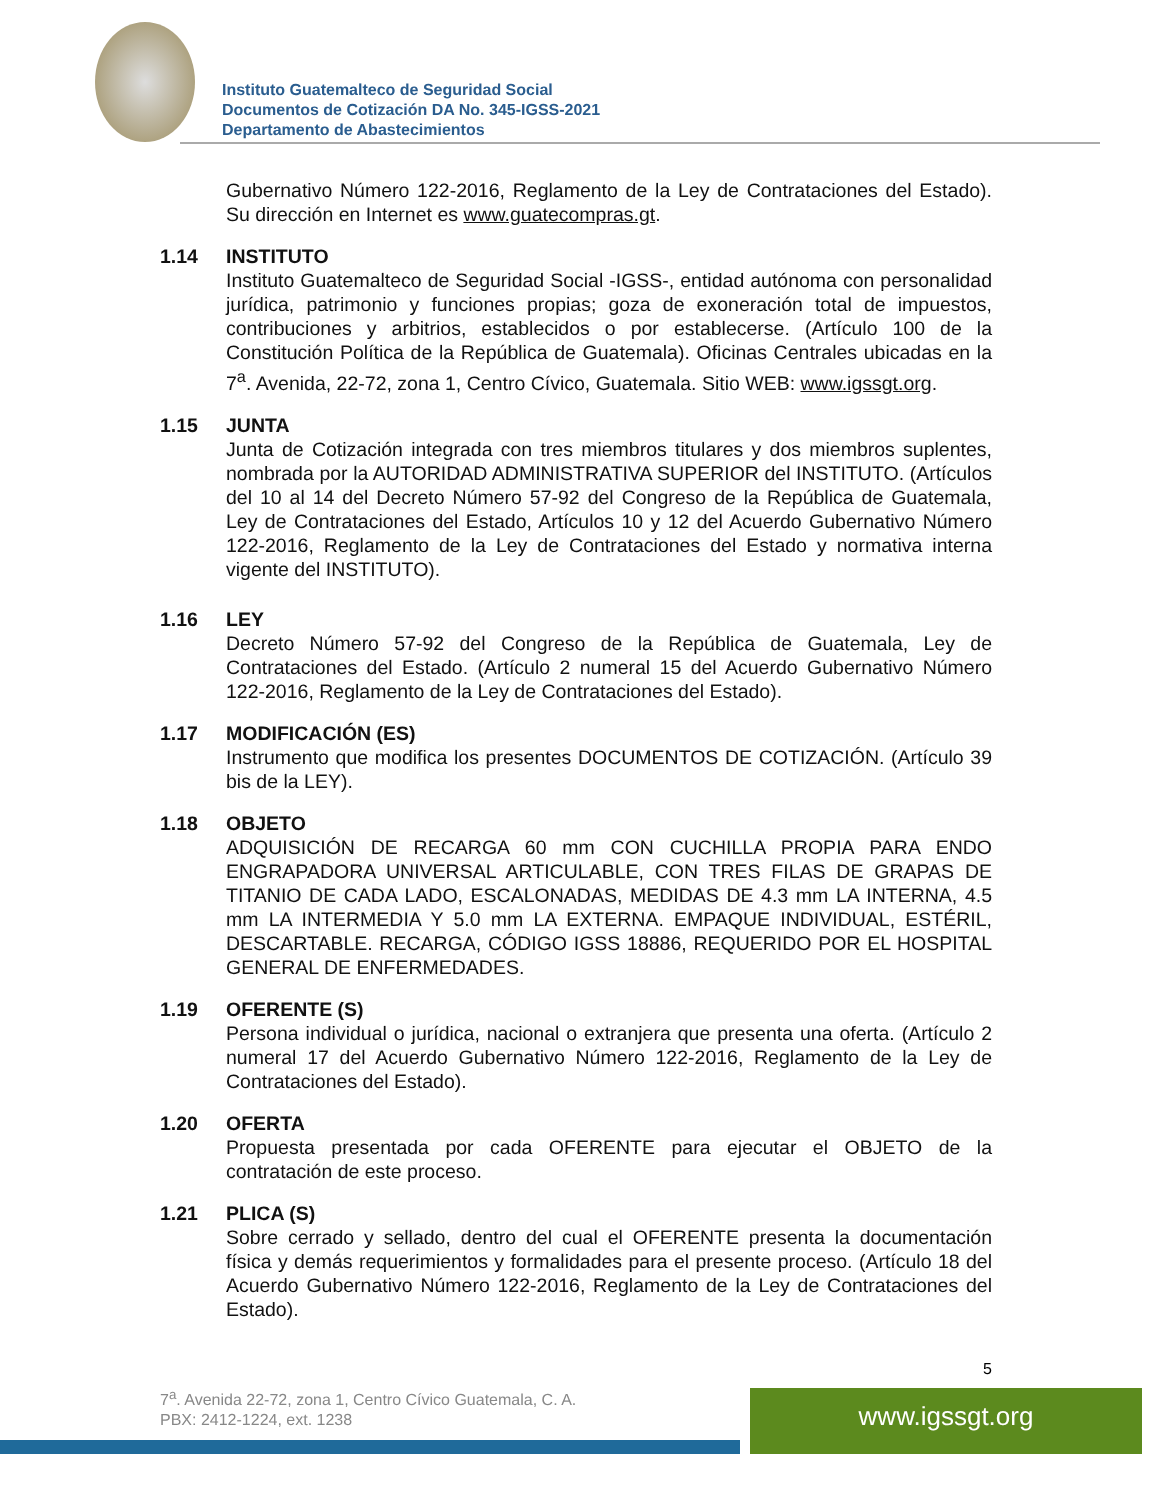Instituto Guatemalteco de Seguridad Social
Documentos de Cotización DA No. 345-IGSS-2021
Departamento de Abastecimientos
Gubernativo Número 122-2016, Reglamento de la Ley de Contrataciones del Estado). Su dirección en Internet es www.guatecompras.gt.
1.14 INSTITUTO
Instituto Guatemalteco de Seguridad Social -IGSS-, entidad autónoma con personalidad jurídica, patrimonio y funciones propias; goza de exoneración total de impuestos, contribuciones y arbitrios, establecidos o por establecerse. (Artículo 100 de la Constitución Política de la República de Guatemala). Oficinas Centrales ubicadas en la 7<sup>a</sup>. Avenida, 22-72, zona 1, Centro Cívico, Guatemala. Sitio WEB: www.igssgt.org.
1.15 JUNTA
Junta de Cotización integrada con tres miembros titulares y dos miembros suplentes, nombrada por la AUTORIDAD ADMINISTRATIVA SUPERIOR del INSTITUTO. (Artículos del 10 al 14 del Decreto Número 57-92 del Congreso de la República de Guatemala, Ley de Contrataciones del Estado, Artículos 10 y 12 del Acuerdo Gubernativo Número 122-2016, Reglamento de la Ley de Contrataciones del Estado y normativa interna vigente del INSTITUTO).
1.16 LEY
Decreto Número 57-92 del Congreso de la República de Guatemala, Ley de Contrataciones del Estado. (Artículo 2 numeral 15 del Acuerdo Gubernativo Número 122-2016, Reglamento de la Ley de Contrataciones del Estado).
1.17 MODIFICACIÓN (ES)
Instrumento que modifica los presentes DOCUMENTOS DE COTIZACIÓN. (Artículo 39 bis de la LEY).
1.18 OBJETO
ADQUISICIÓN DE RECARGA 60 mm CON CUCHILLA PROPIA PARA ENDO ENGRAPADORA UNIVERSAL ARTICULABLE, CON TRES FILAS DE GRAPAS DE TITANIO DE CADA LADO, ESCALONADAS, MEDIDAS DE 4.3 mm LA INTERNA, 4.5 mm LA INTERMEDIA Y 5.0 mm LA EXTERNA. EMPAQUE INDIVIDUAL, ESTÉRIL, DESCARTABLE. RECARGA, CÓDIGO IGSS 18886, REQUERIDO POR EL HOSPITAL GENERAL DE ENFERMEDADES.
1.19 OFERENTE (S)
Persona individual o jurídica, nacional o extranjera que presenta una oferta. (Artículo 2 numeral 17 del Acuerdo Gubernativo Número 122-2016, Reglamento de la Ley de Contrataciones del Estado).
1.20 OFERTA
Propuesta presentada por cada OFERENTE para ejecutar el OBJETO de la contratación de este proceso.
1.21 PLICA (S)
Sobre cerrado y sellado, dentro del cual el OFERENTE presenta la documentación física y demás requerimientos y formalidades para el presente proceso. (Artículo 18 del Acuerdo Gubernativo Número 122-2016, Reglamento de la Ley de Contrataciones del Estado).
5
7<sup>a</sup>. Avenida 22-72, zona 1, Centro Cívico Guatemala, C. A.
PBX: 2412-1224, ext. 1238
www.igssgt.org